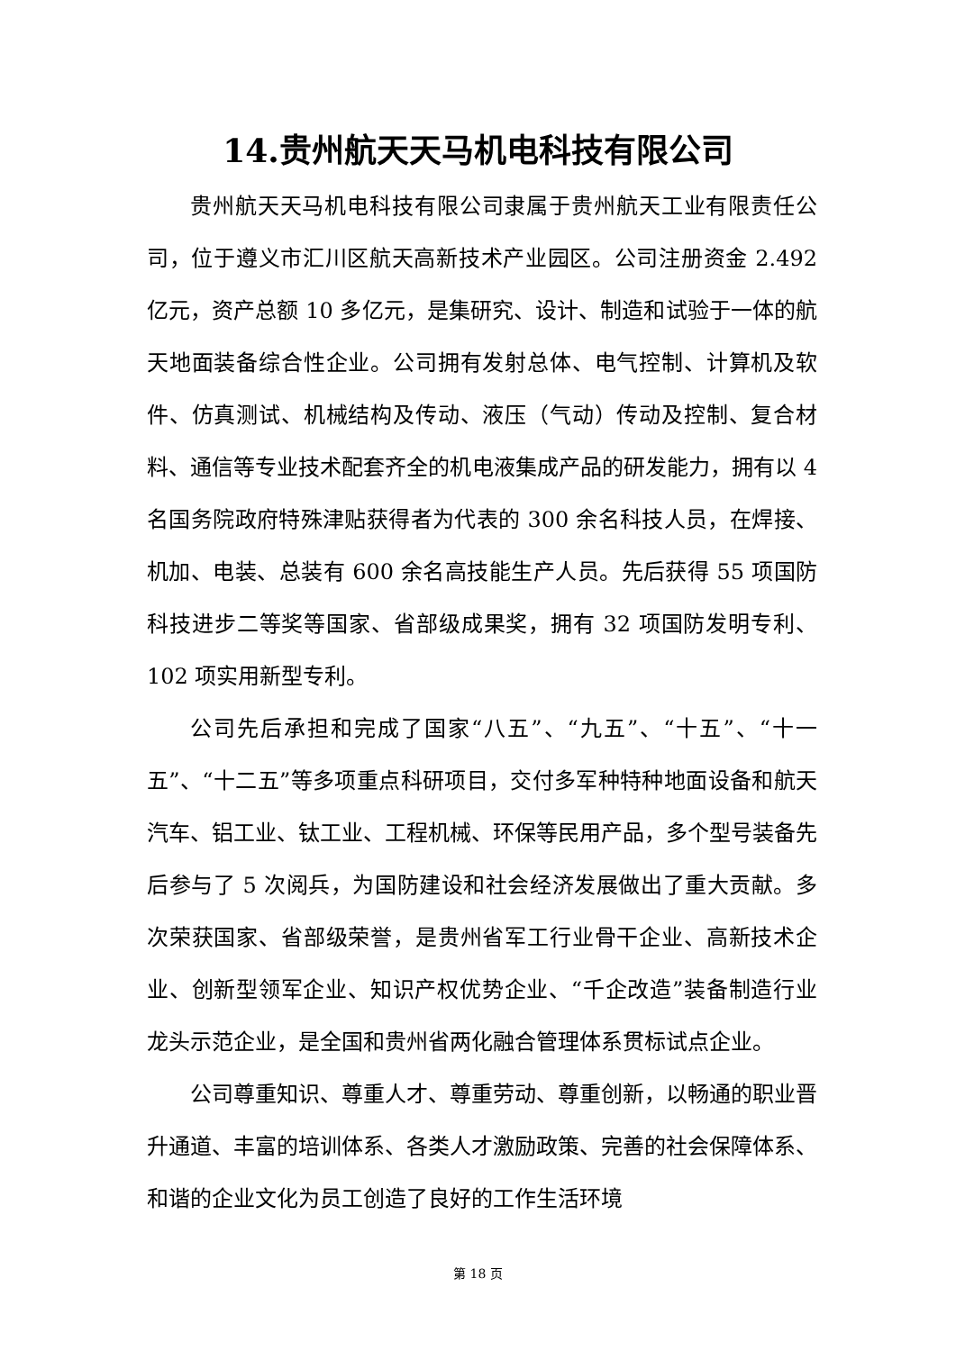14.贵州航天天马机电科技有限公司
贵州航天天马机电科技有限公司隶属于贵州航天工业有限责任公司，位于遵义市汇川区航天高新技术产业园区。公司注册资金 2.492 亿元，资产总额 10 多亿元，是集研究、设计、制造和试验于一体的航天地面装备综合性企业。公司拥有发射总体、电气控制、计算机及软件、仿真测试、机械结构及传动、液压（气动）传动及控制、复合材料、通信等专业技术配套齐全的机电液集成产品的研发能力，拥有以 4 名国务院政府特殊津贴获得者为代表的 300 余名科技人员，在焊接、机加、电装、总装有 600 余名高技能生产人员。先后获得 55 项国防科技进步二等奖等国家、省部级成果奖，拥有 32 项国防发明专利、102 项实用新型专利。
公司先后承担和完成了国家“八五”、“九五”、“十五”、“十一五”、“十二五”等多项重点科研项目，交付多军种特种地面设备和航天汽车、铝工业、钛工业、工程机械、环保等民用产品，多个型号装备先后参与了 5 次阅兵，为国防建设和社会经济发展做出了重大贡献。多次荣获国家、省部级荣誉，是贵州省军工行业骨干企业、高新技术企业、创新型领军企业、知识产权优势企业、“千企改造”装备制造行业龙头示范企业，是全国和贵州省两化融合管理体系贯标试点企业。
公司尊重知识、尊重人才、尊重劳动、尊重创新，以畅通的职业晋升通道、丰富的培训体系、各类人才激励政策、完善的社会保障体系、和谐的企业文化为员工创造了良好的工作生活环境
第 18 页